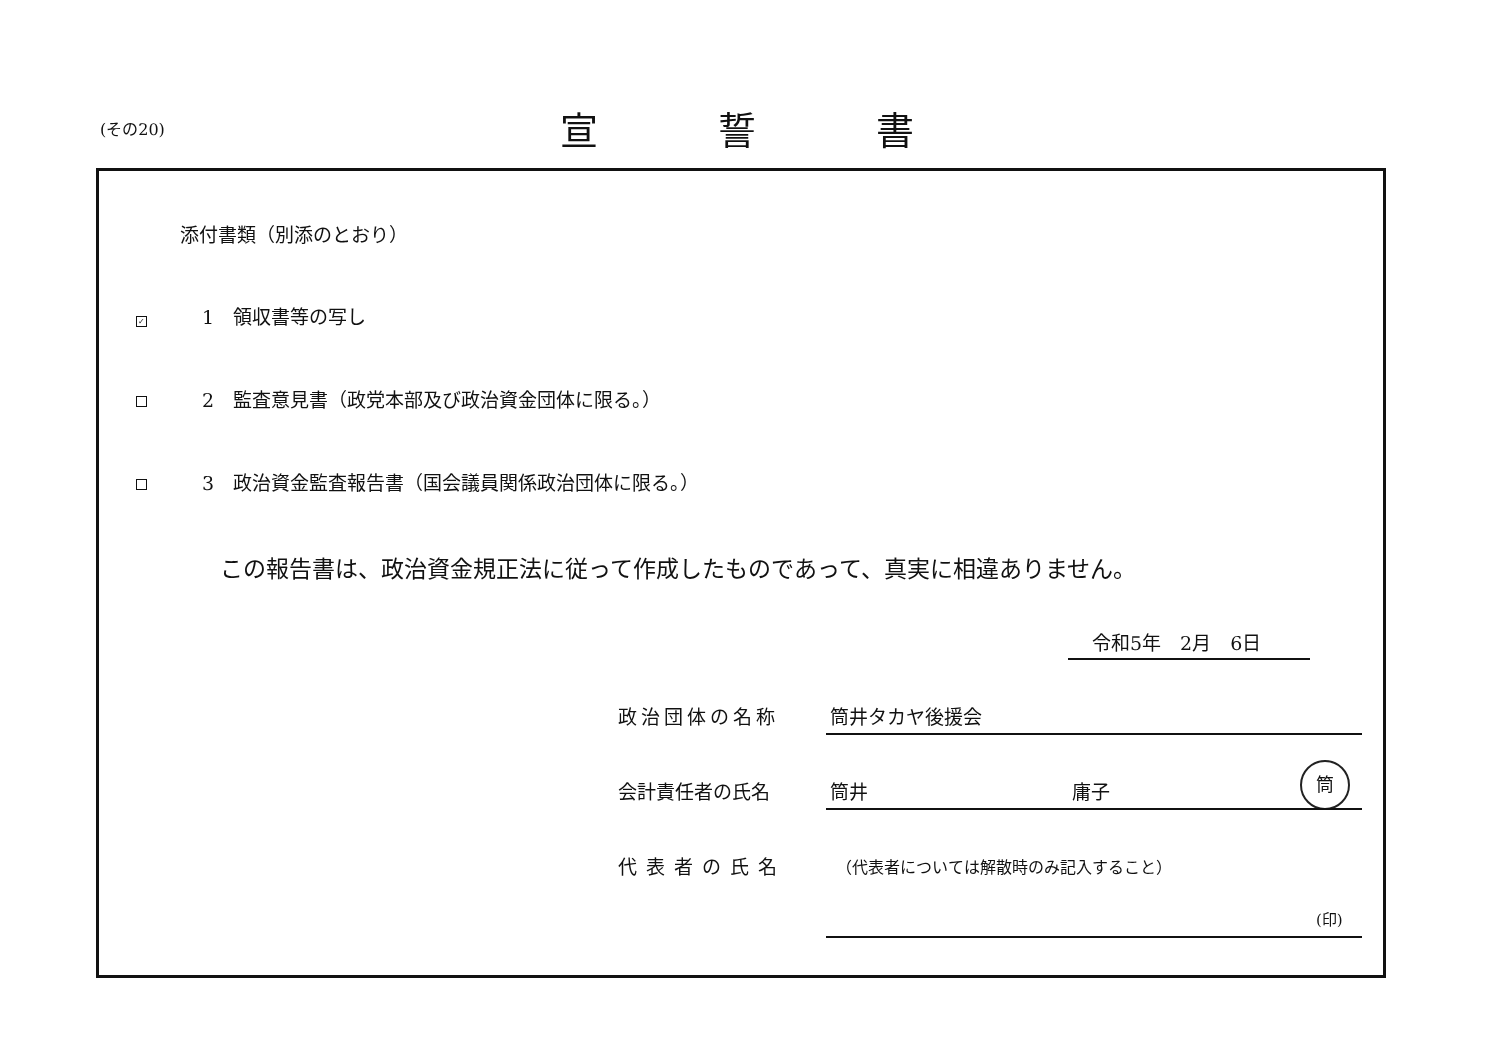(その20) 宣誓書
添付書類（別添のとおり）
✓ 1　領収書等の写し
2　監査意見書（政党本部及び政治資金団体に限る。）
3　政治資金監査報告書（国会議員関係政治団体に限る。）
この報告書は、政治資金規正法に従って作成したものであって、真実に相違ありません。
令和5年　2月　6日
政治団体の名称 筒井タカヤ後援会
会計責任者の氏名 筒井 庸子
筒
代表者の氏名
（代表者については解散時のみ記入すること）
(印)